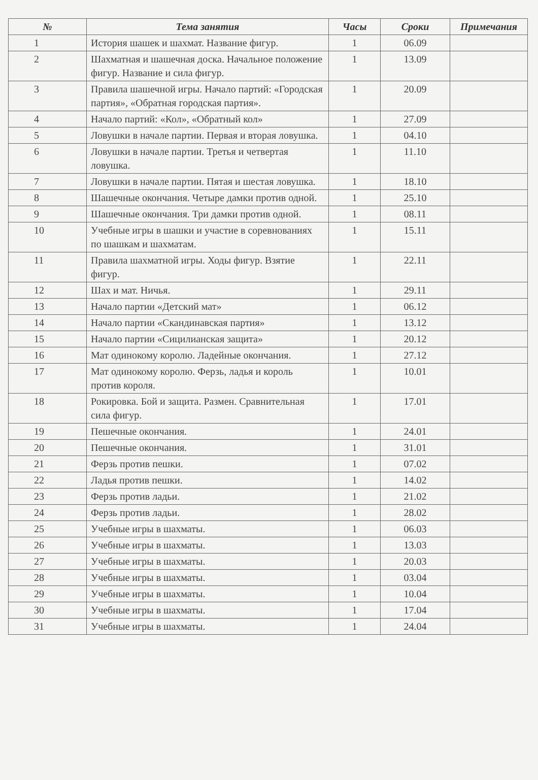| № | Тема занятия | Часы | Сроки | Примечания |
| --- | --- | --- | --- | --- |
| 1 | История шашек и шахмат. Название фигур. | 1 | 06.09 | |
| 2 | Шахматная и шашечная доска. Начальное положение фигур. Название и сила фигур. | 1 | 13.09 | |
| 3 | Правила шашечной игры. Начало партий: «Городская партия», «Обратная городская партия». | 1 | 20.09 | |
| 4 | Начало партий: «Кол», «Обратный кол» | 1 | 27.09 | |
| 5 | Ловушки в начале партии. Первая и вторая ловушка. | 1 | 04.10 | |
| 6 | Ловушки в начале партии. Третья и четвертая ловушка. | 1 | 11.10 | |
| 7 | Ловушки в начале партии. Пятая и шестая ловушка. | 1 | 18.10 | |
| 8 | Шашечные окончания. Четыре дамки против одной. | 1 | 25.10 | |
| 9 | Шашечные окончания. Три дамки против одной. | 1 | 08.11 | |
| 10 | Учебные игры в шашки и участие в соревнованиях по шашкам и шахматам. | 1 | 15.11 | |
| 11 | Правила шахматной игры. Ходы фигур. Взятие фигур. | 1 | 22.11 | |
| 12 | Шах и мат. Ничья. | 1 | 29.11 | |
| 13 | Начало партии «Детский мат» | 1 | 06.12 | |
| 14 | Начало партии «Скандинавская партия» | 1 | 13.12 | |
| 15 | Начало партии «Сицилианская защита» | 1 | 20.12 | |
| 16 | Мат одинокому королю. Ладейные окончания. | 1 | 27.12 | |
| 17 | Мат одинокому королю. Ферзь, ладья и король против короля. | 1 | 10.01 | |
| 18 | Рокировка. Бой и защита. Размен. Сравнительная сила фигур. | 1 | 17.01 | |
| 19 | Пешечные окончания. | 1 | 24.01 | |
| 20 | Пешечные окончания. | 1 | 31.01 | |
| 21 | Ферзь против пешки. | 1 | 07.02 | |
| 22 | Ладья против пешки. | 1 | 14.02 | |
| 23 | Ферзь против ладьи. | 1 | 21.02 | |
| 24 | Ферзь против ладьи. | 1 | 28.02 | |
| 25 | Учебные игры в шахматы. | 1 | 06.03 | |
| 26 | Учебные игры в шахматы. | 1 | 13.03 | |
| 27 | Учебные игры в шахматы. | 1 | 20.03 | |
| 28 | Учебные игры в шахматы. | 1 | 03.04 | |
| 29 | Учебные игры в шахматы. | 1 | 10.04 | |
| 30 | Учебные игры в шахматы. | 1 | 17.04 | |
| 31 | Учебные игры в шахматы. | 1 | 24.04 | |